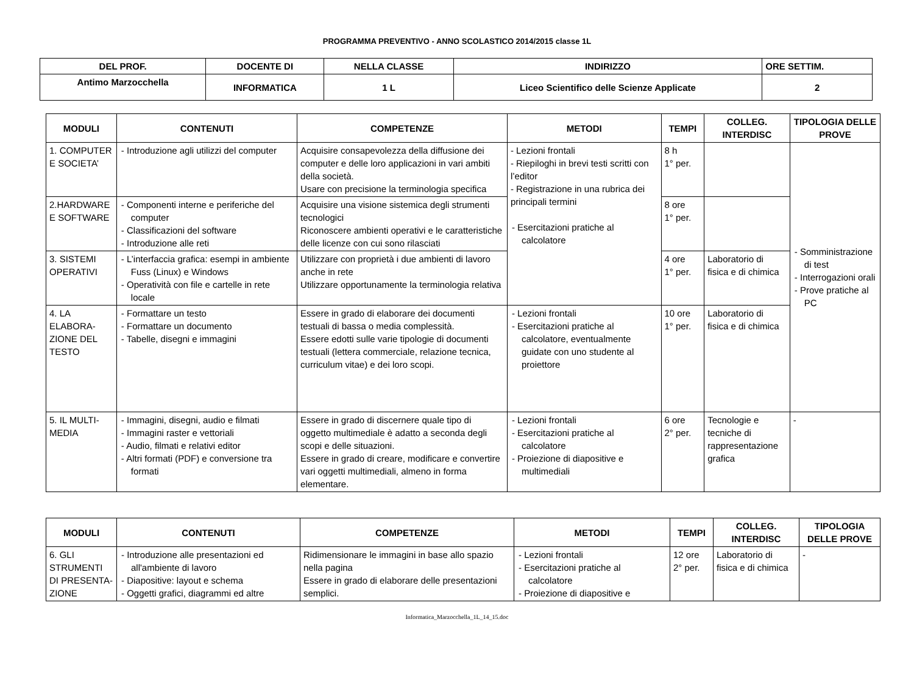PROGRAMMA PREVENTIVO - ANNO SCOLASTICO 2014/2015 classe 1L
| DEL PROF. | DOCENTE DI | NELLA CLASSE | INDIRIZZO | ORE SETTIM. |
| Antimo Marzocchella | INFORMATICA | 1 L | Liceo Scientifico delle Scienze Applicate | 2 |
| MODULI | CONTENUTI | COMPETENZE | METODI | TEMPI | COLLEG. INTERDISC | TIPOLOGIA DELLE PROVE |
| --- | --- | --- | --- | --- | --- | --- |
| 1. COMPUTER E SOCIETA’ | - Introduzione agli utilizzi del computer | Acquisire consapevolezza della diffusione dei computer e delle loro applicazioni in vari ambiti della società. Usare con precisione la terminologia specifica | - Lezioni frontali - Riepiloghi in brevi testi scritti con l’editor - Registrazione in una rubrica dei principali termini - Esercitazioni pratiche al calcolatore | 8 h 1° per. | | - Somministrazione di test - Interrogazioni orali - Prove pratiche al PC |
| 2.HARDWARE E SOFTWARE | - Componenti interne e periferiche del computer - Classificazioni del software - Introduzione alle reti | Acquisire una visione sistemica degli strumenti tecnologici Riconoscere ambienti operativi e le caratteristiche delle licenze con cui sono rilasciati | | 8 ore 1° per. | | |
| 3. SISTEMI OPERATIVI | - L’interfaccia grafica: esempi in ambiente Fuss (Linux) e Windows - Operatività con file e cartelle in rete locale | Utilizzare con proprietà i due ambienti di lavoro anche in rete Utilizzare opportunamente la terminologia relativa | | 4 ore 1° per. | Laboratorio di fisica e di chimica | |
| 4. LA ELABORA-ZIONE DEL TESTO | - Formattare un testo - Formattare un documento - Tabelle, disegni e immagini | Essere in grado di elaborare dei documenti testuali di bassa o media complessità. Essere edotti sulle varie tipologie di documenti testuali (lettera commerciale, relazione tecnica, curriculum vitae) e dei loro scopi. | - Lezioni frontali - Esercitazioni pratiche al calcolatore, eventualmente guidate con uno studente al proiettore | 10 ore 1° per. | Laboratorio di fisica e di chimica | |
| 5. IL MULTI-MEDIA | - Immagini, disegni, audio e filmati - Immagini raster e vettoriali - Audio, filmati e relativi editor - Altri formati (PDF) e conversione tra formati | Essere in grado di discernere quale tipo di oggetto multimediale è adatto a seconda degli scopi e delle situazioni. Essere in grado di creare, modificare e convertire vari oggetti multimediali, almeno in forma elementare. | - Lezioni frontali - Esercitazioni pratiche al calcolatore - Proiezione di diapositive e multimediali | 6 ore 2° per. | Tecnologie e tecniche di rappresentazione grafica | - |
| MODULI | CONTENUTI | COMPETENZE | METODI | TEMPI | COLLEG. INTERDISC | TIPOLOGIA DELLE PROVE |
| --- | --- | --- | --- | --- | --- | --- |
| 6. GLI STRUMENTI DI PRESENTA-ZIONE | - Introduzione alle presentazioni ed all'ambiente di lavoro - Diapositive: layout e schema - Oggetti grafici, diagrammi ed altre | Ridimensionare le immagini in base allo spazio nella pagina Essere in grado di elaborare delle presentazioni semplici. | - Lezioni frontali - Esercitazioni pratiche al calcolatore - Proiezione di diapositive e | 12 ore 2° per. | Laboratorio di fisica e di chimica | - |
Informatica_Marzocchella_1L_14_15.doc